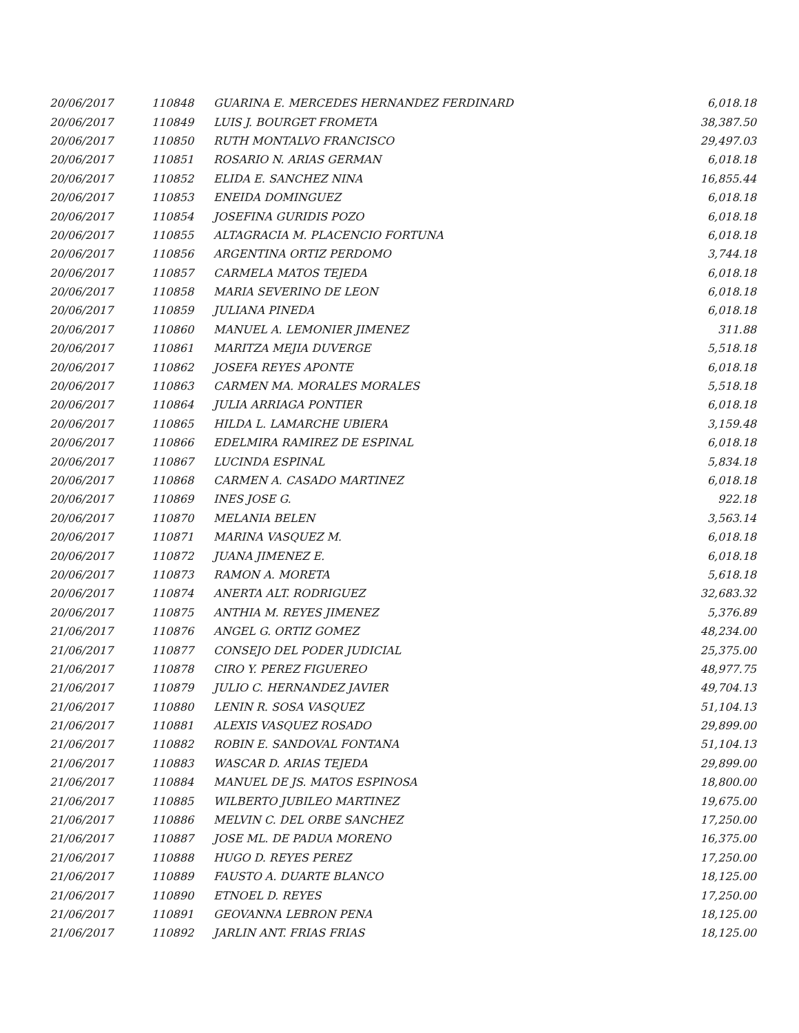| 20/06/2017 | 110848 | GUARINA E. MERCEDES HERNANDEZ FERDINARD | 6,018.18 |
| 20/06/2017 | 110849 | LUIS J. BOURGET FROMETA | 38,387.50 |
| 20/06/2017 | 110850 | RUTH MONTALVO FRANCISCO | 29,497.03 |
| 20/06/2017 | 110851 | ROSARIO N. ARIAS GERMAN | 6,018.18 |
| 20/06/2017 | 110852 | ELIDA E. SANCHEZ NINA | 16,855.44 |
| 20/06/2017 | 110853 | ENEIDA DOMINGUEZ | 6,018.18 |
| 20/06/2017 | 110854 | JOSEFINA GURIDIS POZO | 6,018.18 |
| 20/06/2017 | 110855 | ALTAGRACIA M. PLACENCIO FORTUNA | 6,018.18 |
| 20/06/2017 | 110856 | ARGENTINA ORTIZ PERDOMO | 3,744.18 |
| 20/06/2017 | 110857 | CARMELA MATOS TEJEDA | 6,018.18 |
| 20/06/2017 | 110858 | MARIA SEVERINO DE LEON | 6,018.18 |
| 20/06/2017 | 110859 | JULIANA PINEDA | 6,018.18 |
| 20/06/2017 | 110860 | MANUEL A. LEMONIER JIMENEZ | 311.88 |
| 20/06/2017 | 110861 | MARITZA MEJIA DUVERGE | 5,518.18 |
| 20/06/2017 | 110862 | JOSEFA REYES APONTE | 6,018.18 |
| 20/06/2017 | 110863 | CARMEN MA. MORALES MORALES | 5,518.18 |
| 20/06/2017 | 110864 | JULIA ARRIAGA PONTIER | 6,018.18 |
| 20/06/2017 | 110865 | HILDA L. LAMARCHE UBIERA | 3,159.48 |
| 20/06/2017 | 110866 | EDELMIRA RAMIREZ DE ESPINAL | 6,018.18 |
| 20/06/2017 | 110867 | LUCINDA ESPINAL | 5,834.18 |
| 20/06/2017 | 110868 | CARMEN A. CASADO MARTINEZ | 6,018.18 |
| 20/06/2017 | 110869 | INES JOSE G. | 922.18 |
| 20/06/2017 | 110870 | MELANIA BELEN | 3,563.14 |
| 20/06/2017 | 110871 | MARINA VASQUEZ M. | 6,018.18 |
| 20/06/2017 | 110872 | JUANA JIMENEZ E. | 6,018.18 |
| 20/06/2017 | 110873 | RAMON A. MORETA | 5,618.18 |
| 20/06/2017 | 110874 | ANERTA ALT. RODRIGUEZ | 32,683.32 |
| 20/06/2017 | 110875 | ANTHIA M. REYES JIMENEZ | 5,376.89 |
| 21/06/2017 | 110876 | ANGEL G. ORTIZ GOMEZ | 48,234.00 |
| 21/06/2017 | 110877 | CONSEJO DEL PODER JUDICIAL | 25,375.00 |
| 21/06/2017 | 110878 | CIRO Y. PEREZ FIGUEREO | 48,977.75 |
| 21/06/2017 | 110879 | JULIO C. HERNANDEZ JAVIER | 49,704.13 |
| 21/06/2017 | 110880 | LENIN R. SOSA VASQUEZ | 51,104.13 |
| 21/06/2017 | 110881 | ALEXIS VASQUEZ ROSADO | 29,899.00 |
| 21/06/2017 | 110882 | ROBIN E. SANDOVAL FONTANA | 51,104.13 |
| 21/06/2017 | 110883 | WASCAR D. ARIAS TEJEDA | 29,899.00 |
| 21/06/2017 | 110884 | MANUEL DE JS. MATOS ESPINOSA | 18,800.00 |
| 21/06/2017 | 110885 | WILBERTO JUBILEO MARTINEZ | 19,675.00 |
| 21/06/2017 | 110886 | MELVIN C. DEL ORBE SANCHEZ | 17,250.00 |
| 21/06/2017 | 110887 | JOSE ML. DE PADUA MORENO | 16,375.00 |
| 21/06/2017 | 110888 | HUGO D. REYES PEREZ | 17,250.00 |
| 21/06/2017 | 110889 | FAUSTO A. DUARTE BLANCO | 18,125.00 |
| 21/06/2017 | 110890 | ETNOEL D. REYES | 17,250.00 |
| 21/06/2017 | 110891 | GEOVANNA LEBRON PENA | 18,125.00 |
| 21/06/2017 | 110892 | JARLIN ANT. FRIAS FRIAS | 18,125.00 |